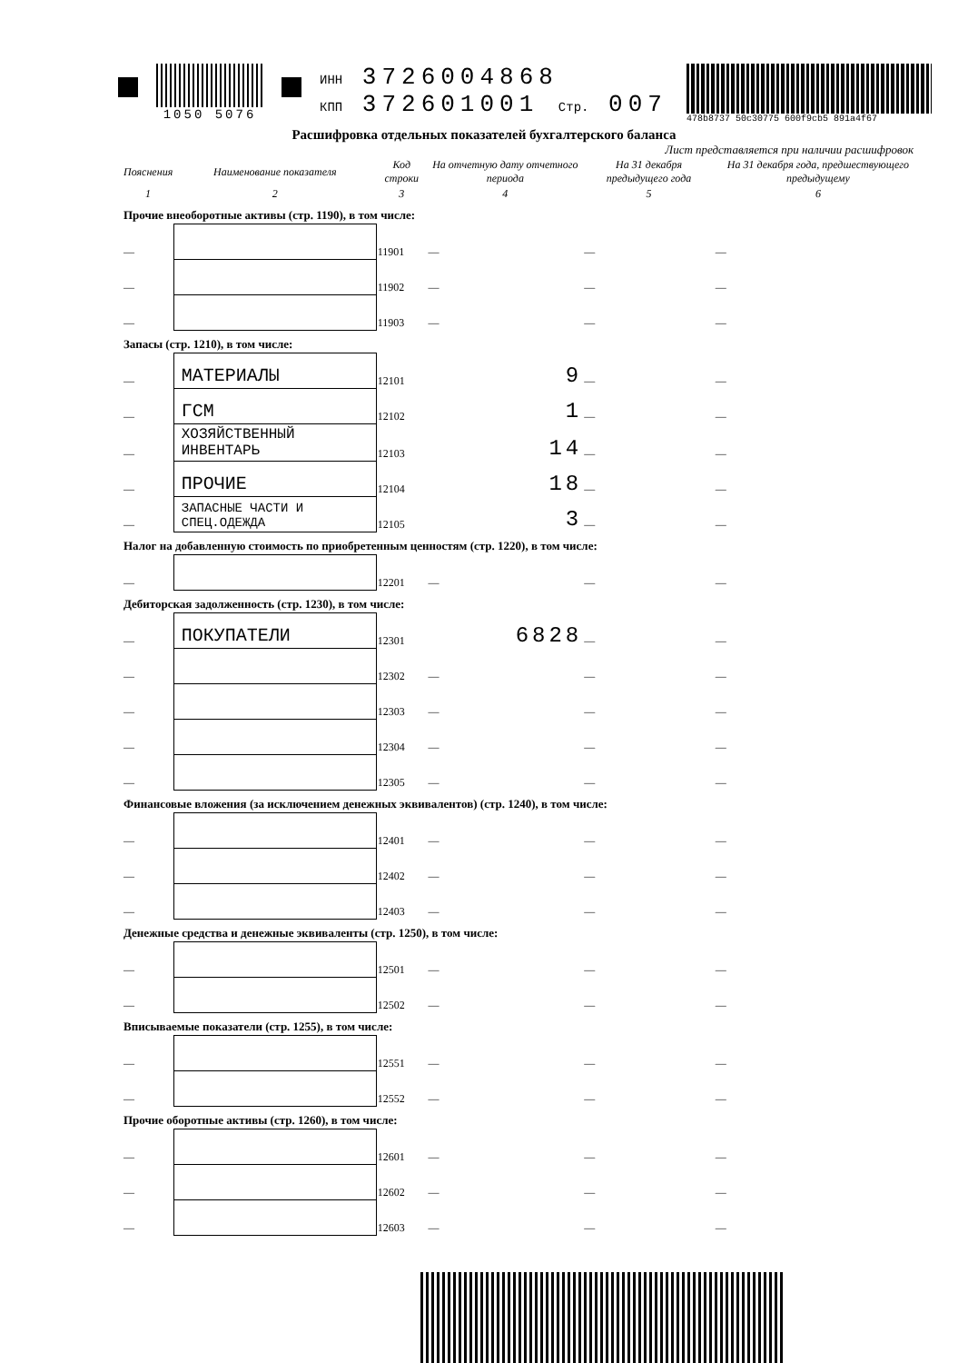1050 5076 ИНН 3726004868
КПП 372601001 Стр. 007
478b8737 50c30775 600f9cb5 891a4f67
Расшифровка отдельных показателей бухгалтерского баланса
Лист представляется при наличии расшифровок
| Пояснения | Наименование показателя | Код строки | На отчетную дату отчетного периода | На 31 декабря предыдущего года | На 31 декабря года, предшествующего предыдущему |
| --- | --- | --- | --- | --- | --- |
| 1 | 2 | 3 | 4 | 5 | 6 |
| Прочие внеоборотные активы (стр. 1190), в том числе: | | | | | |
| — | | 11901 | — | — | — |
| — | | 11902 | — | — | — |
| — | | 11903 | — | — | — |
| Запасы (стр. 1210), в том числе: | | | | | |
| — | МАТЕРИАЛЫ | 12101 | 9 | — | — |
| — | ГСМ | 12102 | 1 | — | — |
| — | ХОЗЯЙСТВЕННЫЙ ИНВЕНТАРЬ | 12103 | 14 | — | — |
| — | ПРОЧИЕ | 12104 | 18 | — | — |
| — | ЗАПАСНЫЕ ЧАСТИ И СПЕЦ.ОДЕЖДА | 12105 | 3 | — | — |
| Налог на добавленную стоимость по приобретенным ценностям (стр. 1220), в том числе: | | | | | |
| — | | 12201 | — | — | — |
| Дебиторская задолженность (стр. 1230), в том числе: | | | | | |
| — | ПОКУПАТЕЛИ | 12301 | 6828 | — | — |
| — | | 12302 | — | — | — |
| — | | 12303 | — | — | — |
| — | | 12304 | — | — | — |
| — | | 12305 | — | — | — |
| Финансовые вложения (за исключением денежных эквивалентов) (стр. 1240), в том числе: | | | | | |
| — | | 12401 | — | — | — |
| — | | 12402 | — | — | — |
| — | | 12403 | — | — | — |
| Денежные средства и денежные эквиваленты (стр. 1250), в том числе: | | | | | |
| — | | 12501 | — | — | — |
| — | | 12502 | — | — | — |
| Вписываемые показатели (стр. 1255), в том числе: | | | | | |
| — | | 12551 | — | — | — |
| — | | 12552 | — | — | — |
| Прочие оборотные активы (стр. 1260), в том числе: | | | | | |
| — | | 12601 | — | — | — |
| — | | 12602 | — | — | — |
| — | | 12603 | — | — | — |